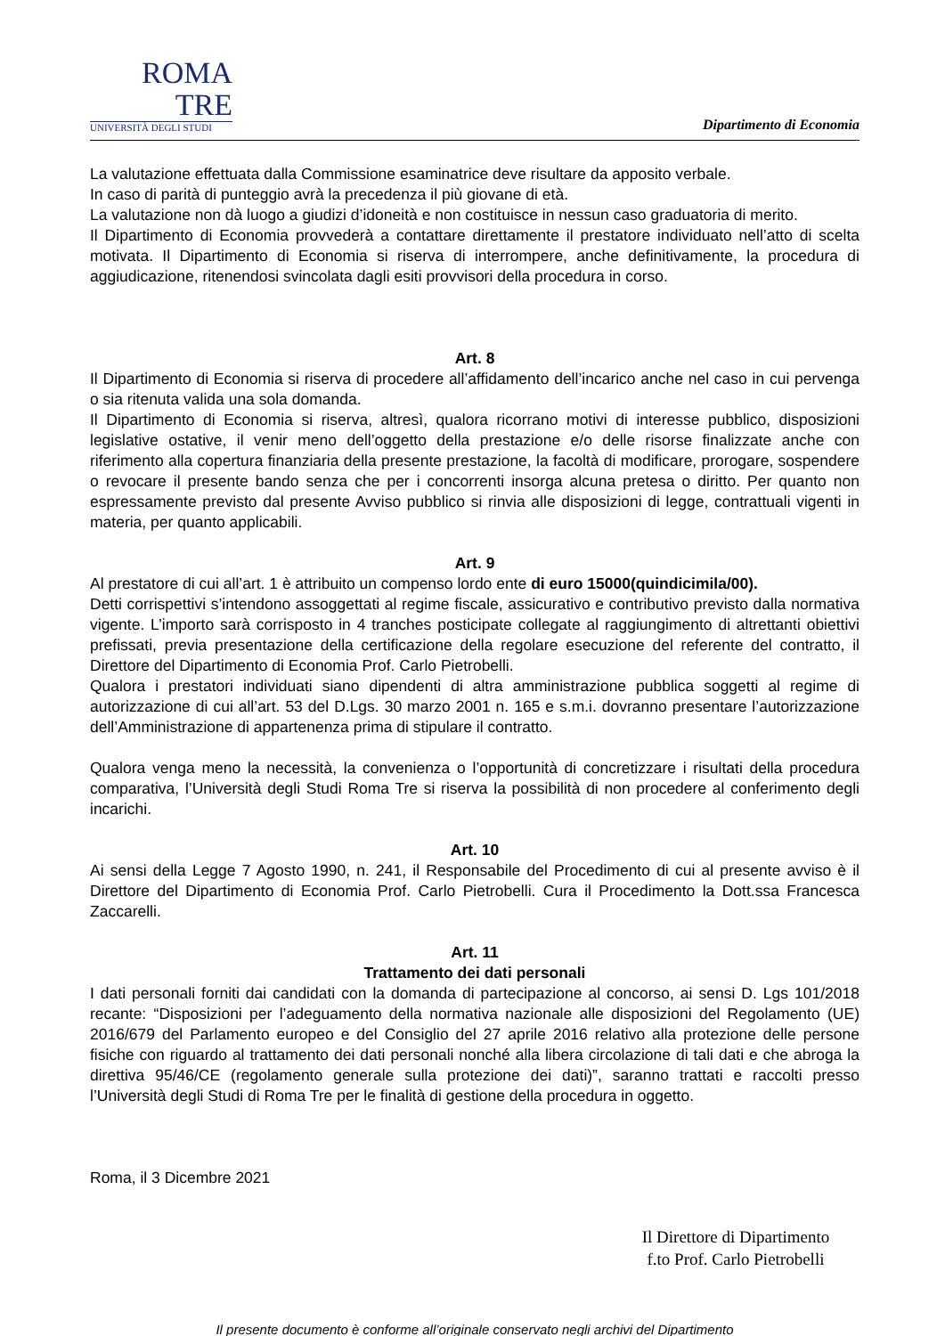ROMA
TRE
UNIVERSITÀ DEGLI STUDI
Dipartimento di Economia
La valutazione effettuata dalla Commissione esaminatrice deve risultare da apposito verbale.
In caso di parità di punteggio avrà la precedenza il più giovane di età.
La valutazione non dà luogo a giudizi d’idoneità e non costituisce in nessun caso graduatoria di merito.
Il Dipartimento di Economia provvederà a contattare direttamente il prestatore individuato nell’atto di scelta motivata. Il Dipartimento di Economia si riserva di interrompere, anche definitivamente, la procedura di aggiudicazione, ritenendosi svincolata dagli esiti provvisori della procedura in corso.
Art. 8
Il Dipartimento di Economia si riserva di procedere all’affidamento dell’incarico anche nel caso in cui pervenga o sia ritenuta valida una sola domanda.
Il Dipartimento di Economia si riserva, altresì, qualora ricorrano motivi di interesse pubblico, disposizioni legislative ostative, il venir meno dell’oggetto della prestazione e/o delle risorse finalizzate anche con riferimento alla copertura finanziaria della presente prestazione, la facoltà di modificare, prorogare, sospendere o revocare il presente bando senza che per i concorrenti insorga alcuna pretesa o diritto. Per quanto non espressamente previsto dal presente Avviso pubblico si rinvia alle disposizioni di legge, contrattuali vigenti in materia, per quanto applicabili.
Art. 9
Al prestatore di cui all’art. 1 è attribuito un compenso lordo ente di euro 15000(quindicimila/00).
Detti corrispettivi s’intendono assoggettati al regime fiscale, assicurativo e contributivo previsto dalla normativa vigente. L’importo sarà corrisposto in 4 tranches posticipate collegate al raggiungimento di altrettanti obiettivi prefissati, previa presentazione della certificazione della regolare esecuzione del referente del contratto, il Direttore del Dipartimento di Economia Prof. Carlo Pietrobelli.
Qualora i prestatori individuati siano dipendenti di altra amministrazione pubblica soggetti al regime di autorizzazione di cui all’art. 53 del D.Lgs. 30 marzo 2001 n. 165 e s.m.i. dovranno presentare l’autorizzazione dell’Amministrazione di appartenenza prima di stipulare il contratto.
Qualora venga meno la necessità, la convenienza o l’opportunità di concretizzare i risultati della procedura comparativa, l’Università degli Studi Roma Tre si riserva la possibilità di non procedere al conferimento degli incarichi.
Art. 10
Ai sensi della Legge 7 Agosto 1990, n. 241, il Responsabile del Procedimento di cui al presente avviso è il Direttore del Dipartimento di Economia Prof. Carlo Pietrobelli. Cura il Procedimento la Dott.ssa Francesca Zaccarelli.
Art. 11
Trattamento dei dati personali
I dati personali forniti dai candidati con la domanda di partecipazione al concorso, ai sensi D. Lgs 101/2018 recante: “Disposizioni per l’adeguamento della normativa nazionale alle disposizioni del Regolamento (UE) 2016/679 del Parlamento europeo e del Consiglio del 27 aprile 2016 relativo alla protezione delle persone fisiche con riguardo al trattamento dei dati personali nonché alla libera circolazione di tali dati e che abroga la direttiva 95/46/CE (regolamento generale sulla protezione dei dati)”, saranno trattati e raccolti presso l’Università degli Studi di Roma Tre per le finalità di gestione della procedura in oggetto.
Roma, il 3 Dicembre 2021
Il Direttore di Dipartimento
f.to Prof. Carlo Pietrobelli
Il presente documento è conforme all’originale conservato negli archivi del Dipartimento